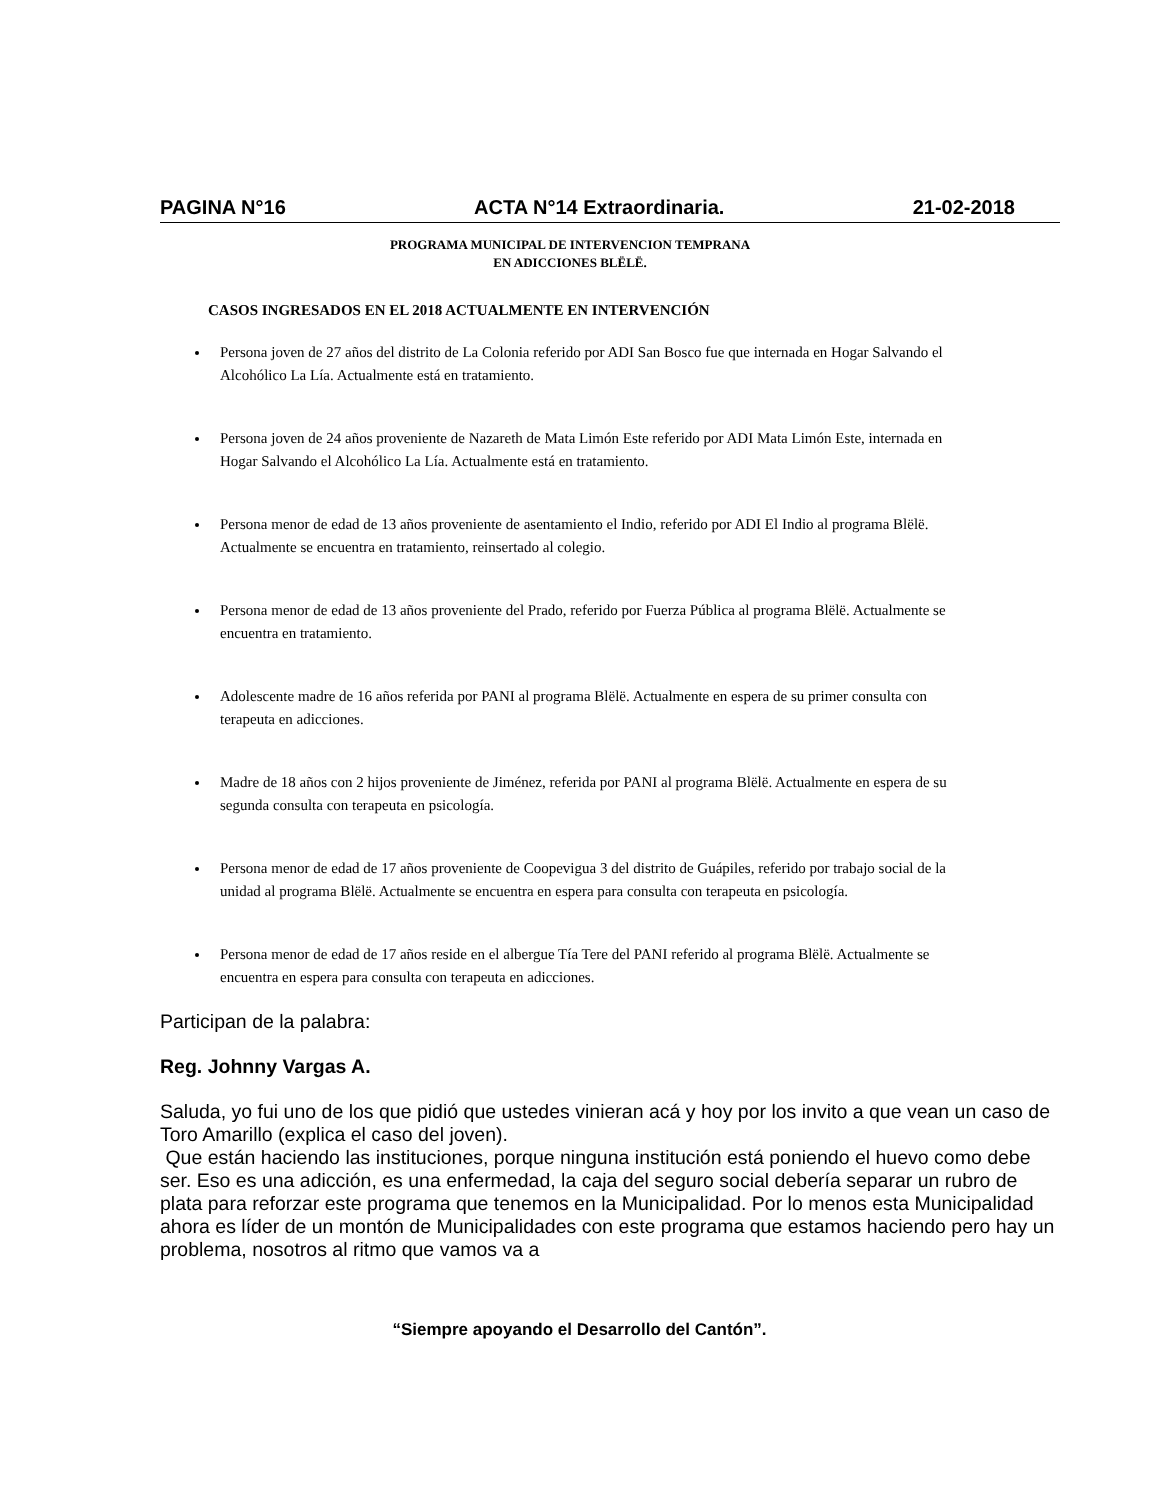PAGINA N°16 ACTA N°14 Extraordinaria. 21-02-2018
PROGRAMA MUNICIPAL DE INTERVENCION TEMPRANA
EN ADICCIONES BLËLË.
CASOS INGRESADOS EN EL 2018 ACTUALMENTE EN INTERVENCIÓN
Persona joven de 27 años del distrito de La Colonia referido por ADI San Bosco fue que internada en Hogar Salvando el Alcohólico La Lía. Actualmente está en tratamiento.
Persona joven de 24 años proveniente de Nazareth de Mata Limón Este referido por ADI Mata Limón Este, internada en Hogar Salvando el Alcohólico La Lía. Actualmente está en tratamiento.
Persona menor de edad de 13 años proveniente de asentamiento el Indio, referido por ADI El Indio al programa Blëlë. Actualmente se encuentra en tratamiento, reinsertado al colegio.
Persona menor de edad de 13 años proveniente del Prado, referido por Fuerza Pública al programa Blëlë. Actualmente se encuentra en tratamiento.
Adolescente madre de 16 años referida por PANI al programa Blëlë. Actualmente en espera de su primer consulta con terapeuta en adicciones.
Madre de 18 años con 2 hijos proveniente de Jiménez, referida por PANI al programa Blëlë. Actualmente en espera de su segunda consulta con terapeuta en psicología.
Persona menor de edad de 17 años proveniente de Coopevigua 3 del distrito de Guápiles, referido por trabajo social de la unidad al programa Blëlë. Actualmente se encuentra en espera para consulta con terapeuta en psicología.
Persona menor de edad de 17 años reside en el albergue Tía Tere del PANI referido al programa Blëlë. Actualmente se encuentra en espera para consulta con terapeuta en adicciones.
Participan de la palabra:
Reg. Johnny Vargas A.
Saluda, yo fui uno de los que pidió que ustedes vinieran acá y hoy por los invito a que vean un caso de Toro Amarillo (explica el caso del joven).
Que están haciendo las instituciones, porque ninguna institución está poniendo el huevo como debe ser. Eso es una adicción, es una enfermedad, la caja del seguro social debería separar un rubro de plata para reforzar este programa que tenemos en la Municipalidad. Por lo menos esta Municipalidad ahora es líder de un montón de Municipalidades con este programa que estamos haciendo pero hay un problema, nosotros al ritmo que vamos va a
“Siempre apoyando el Desarrollo del Cantón”.